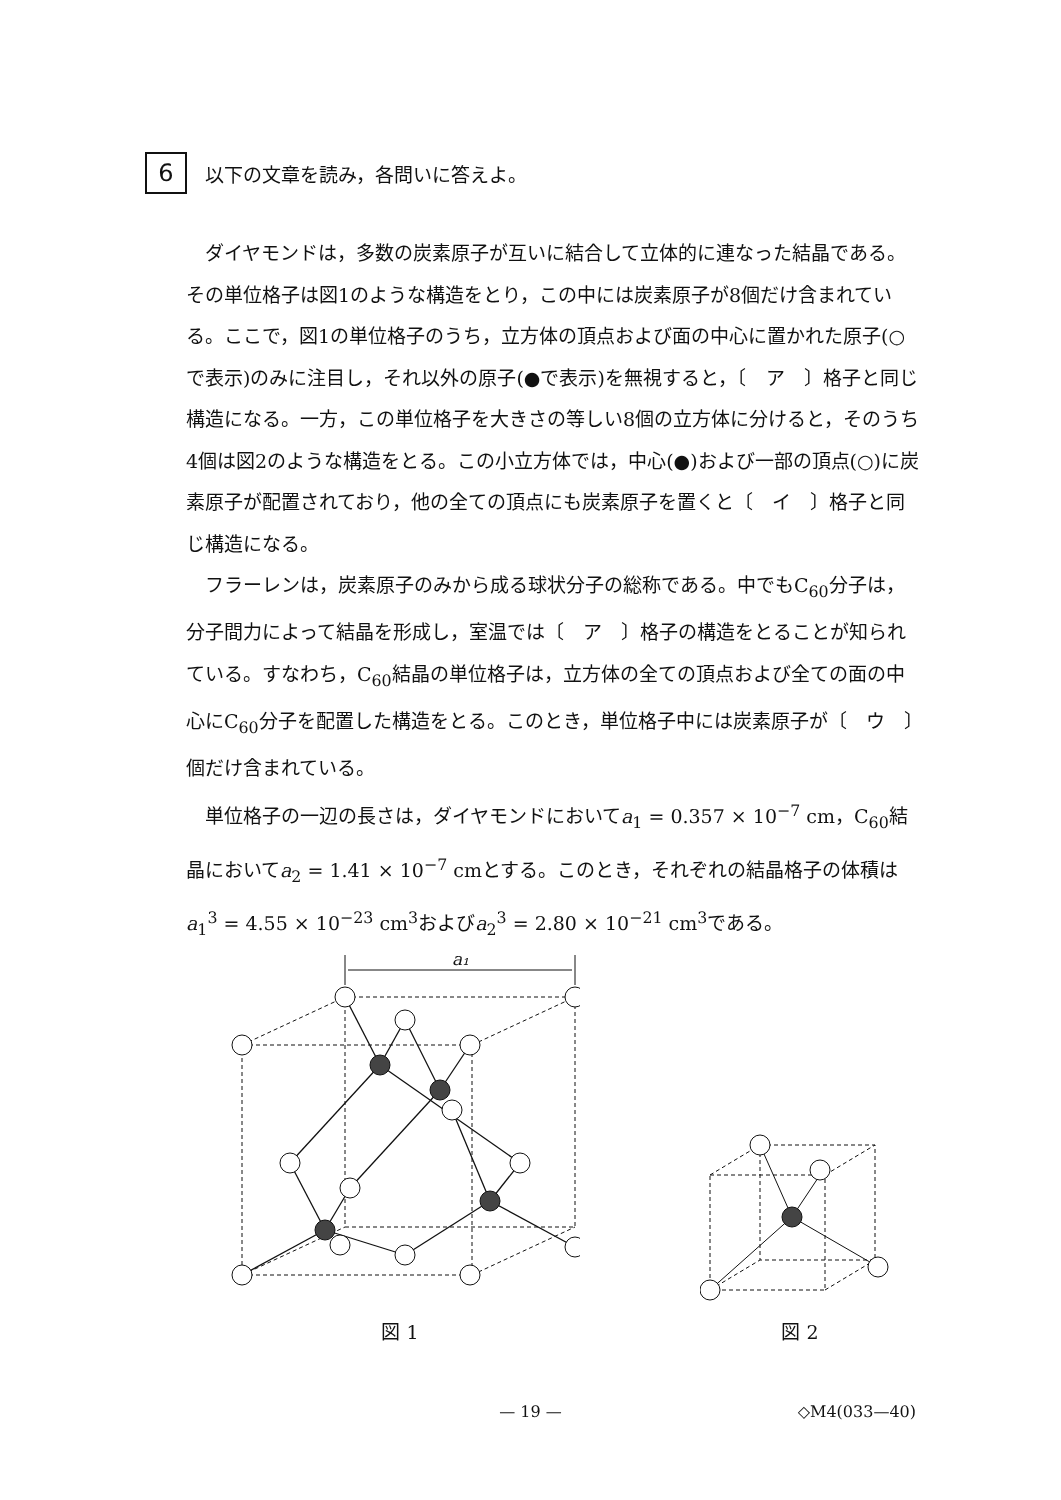6
以下の文章を読み，各問いに答えよ。
ダイヤモンドは，多数の炭素原子が互いに結合して立体的に連なった結晶である。その単位格子は図1のような構造をとり，この中には炭素原子が8個だけ含まれている。ここで，図1の単位格子のうち，立方体の頂点および面の中心に置かれた原子(○で表示)のみに注目し，それ以外の原子(●で表示)を無視すると，〔　ア　〕格子と同じ構造になる。一方，この単位格子を大きさの等しい8個の立方体に分けると，そのうち4個は図2のような構造をとる。この小立方体では，中心(●)および一部の頂点(○)に炭素原子が配置されており，他の全ての頂点にも炭素原子を置くと〔　イ　〕格子と同じ構造になる。
フラーレンは，炭素原子のみから成る球状分子の総称である。中でもC<sub>60</sub>分子は，分子間力によって結晶を形成し，室温では〔　ア　〕格子の構造をとることが知られている。すなわち，C<sub>60</sub>結晶の単位格子は，立方体の全ての頂点および全ての面の中心にC<sub>60</sub>分子を配置した構造をとる。このとき，単位格子中には炭素原子が〔　ウ　〕個だけ含まれている。
単位格子の一辺の長さは，ダイヤモンドにおいてa<sub>1</sub> = 0.357 × 10<sup>−7</sup> cm，C<sub>60</sub>結晶においてa<sub>2</sub> = 1.41 × 10<sup>−7</sup> cmとする。このとき，それぞれの結晶格子の体積はa<sub>1</sub><sup>3</sup> = 4.55 × 10<sup>−23</sup> cm<sup>3</sup>およびa<sub>2</sub><sup>3</sup> = 2.80 × 10<sup>−21</sup> cm<sup>3</sup>である。
a₁
図 1
図 2
— 19 —
◇M4(033—40)